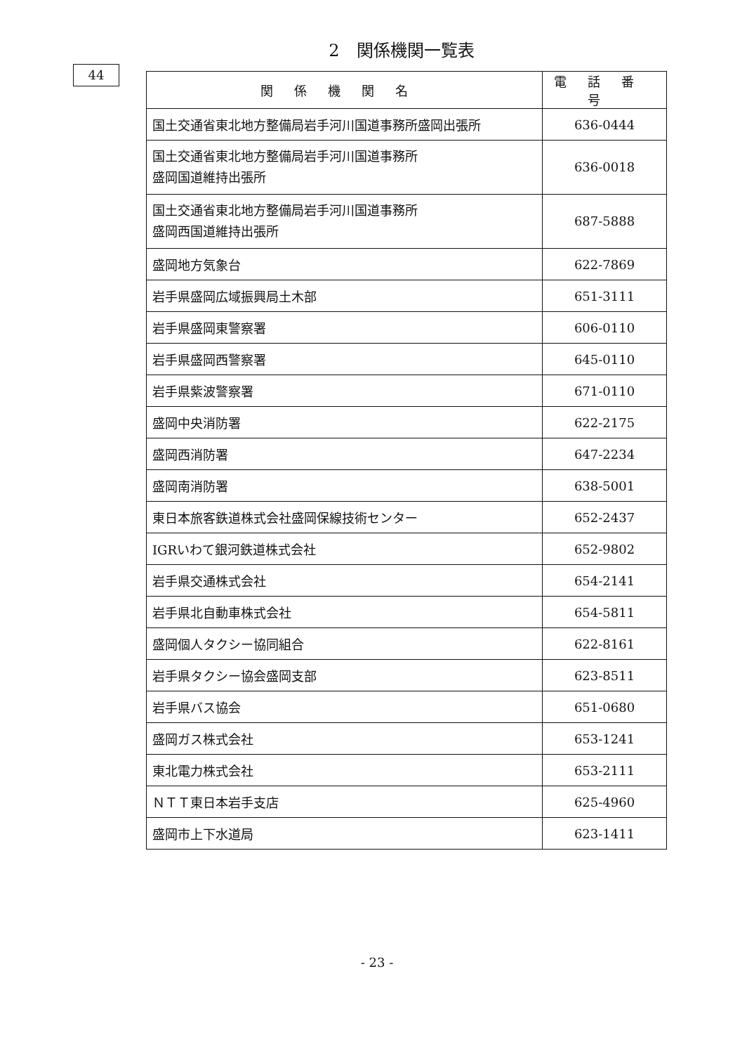44
2　関係機関一覧表
| 関係機関名 | 電話番号 |
| --- | --- |
| 国土交通省東北地方整備局岩手河川国道事務所盛岡出張所 | 636-0444 |
| 国土交通省東北地方整備局岩手河川国道事務所 盛岡国道維持出張所 | 636-0018 |
| 国土交通省東北地方整備局岩手河川国道事務所 盛岡西国道維持出張所 | 687-5888 |
| 盛岡地方気象台 | 622-7869 |
| 岩手県盛岡広域振興局土木部 | 651-3111 |
| 岩手県盛岡東警察署 | 606-0110 |
| 岩手県盛岡西警察署 | 645-0110 |
| 岩手県紫波警察署 | 671-0110 |
| 盛岡中央消防署 | 622-2175 |
| 盛岡西消防署 | 647-2234 |
| 盛岡南消防署 | 638-5001 |
| 東日本旅客鉄道株式会社盛岡保線技術センター | 652-2437 |
| IGRいわて銀河鉄道株式会社 | 652-9802 |
| 岩手県交通株式会社 | 654-2141 |
| 岩手県北自動車株式会社 | 654-5811 |
| 盛岡個人タクシー協同組合 | 622-8161 |
| 岩手県タクシー協会盛岡支部 | 623-8511 |
| 岩手県バス協会 | 651-0680 |
| 盛岡ガス株式会社 | 653-1241 |
| 東北電力株式会社 | 653-2111 |
| ＮＴＴ東日本岩手支店 | 625-4960 |
| 盛岡市上下水道局 | 623-1411 |
- 23 -